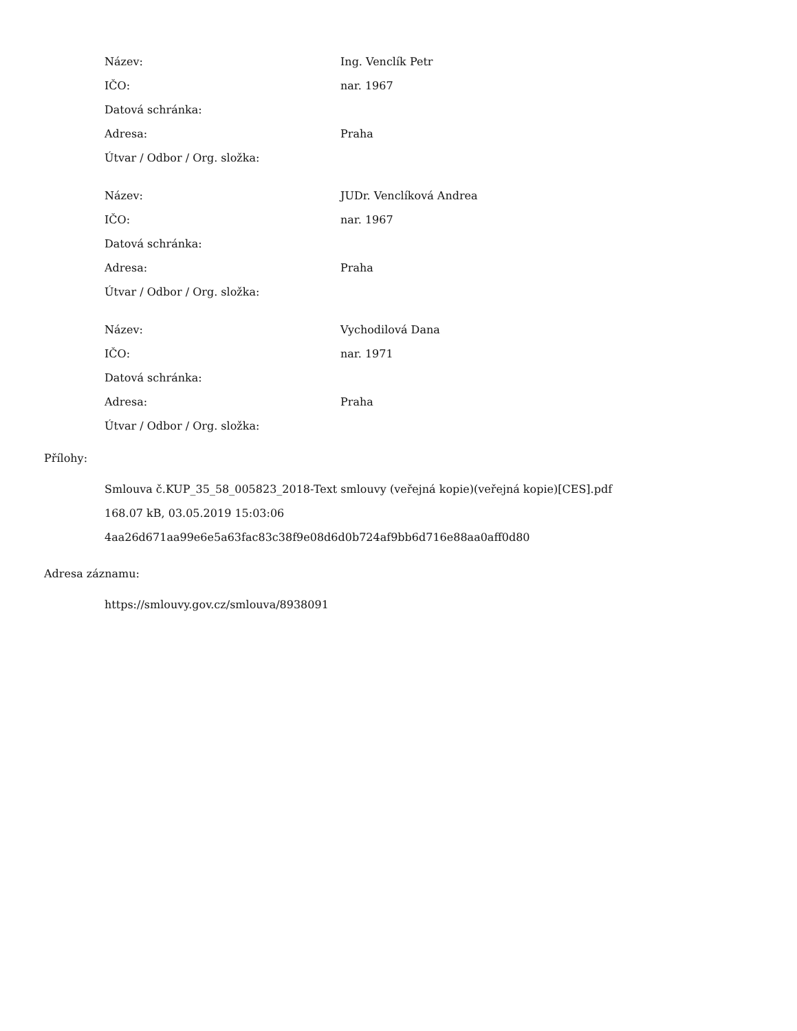| Název: | Ing. Venclík Petr |
| IČO: | nar. 1967 |
| Datová schránka: | |
| Adresa: | Praha |
| Útvar / Odbor / Org. složka: | |
| Název: | JUDr. Venclíková Andrea |
| IČO: | nar. 1967 |
| Datová schránka: | |
| Adresa: | Praha |
| Útvar / Odbor / Org. složka: | |
| Název: | Vychodilová Dana |
| IČO: | nar. 1971 |
| Datová schránka: | |
| Adresa: | Praha |
| Útvar / Odbor / Org. složka: | |
Přílohy:
Smlouva č.KUP_35_58_005823_2018-Text smlouvy (veřejná kopie)(veřejná kopie)[CES].pdf
168.07 kB, 03.05.2019 15:03:06
4aa26d671aa99e6e5a63fac83c38f9e08d6d0b724af9bb6d716e88aa0aff0d80
Adresa záznamu:
https://smlouvy.gov.cz/smlouva/8938091